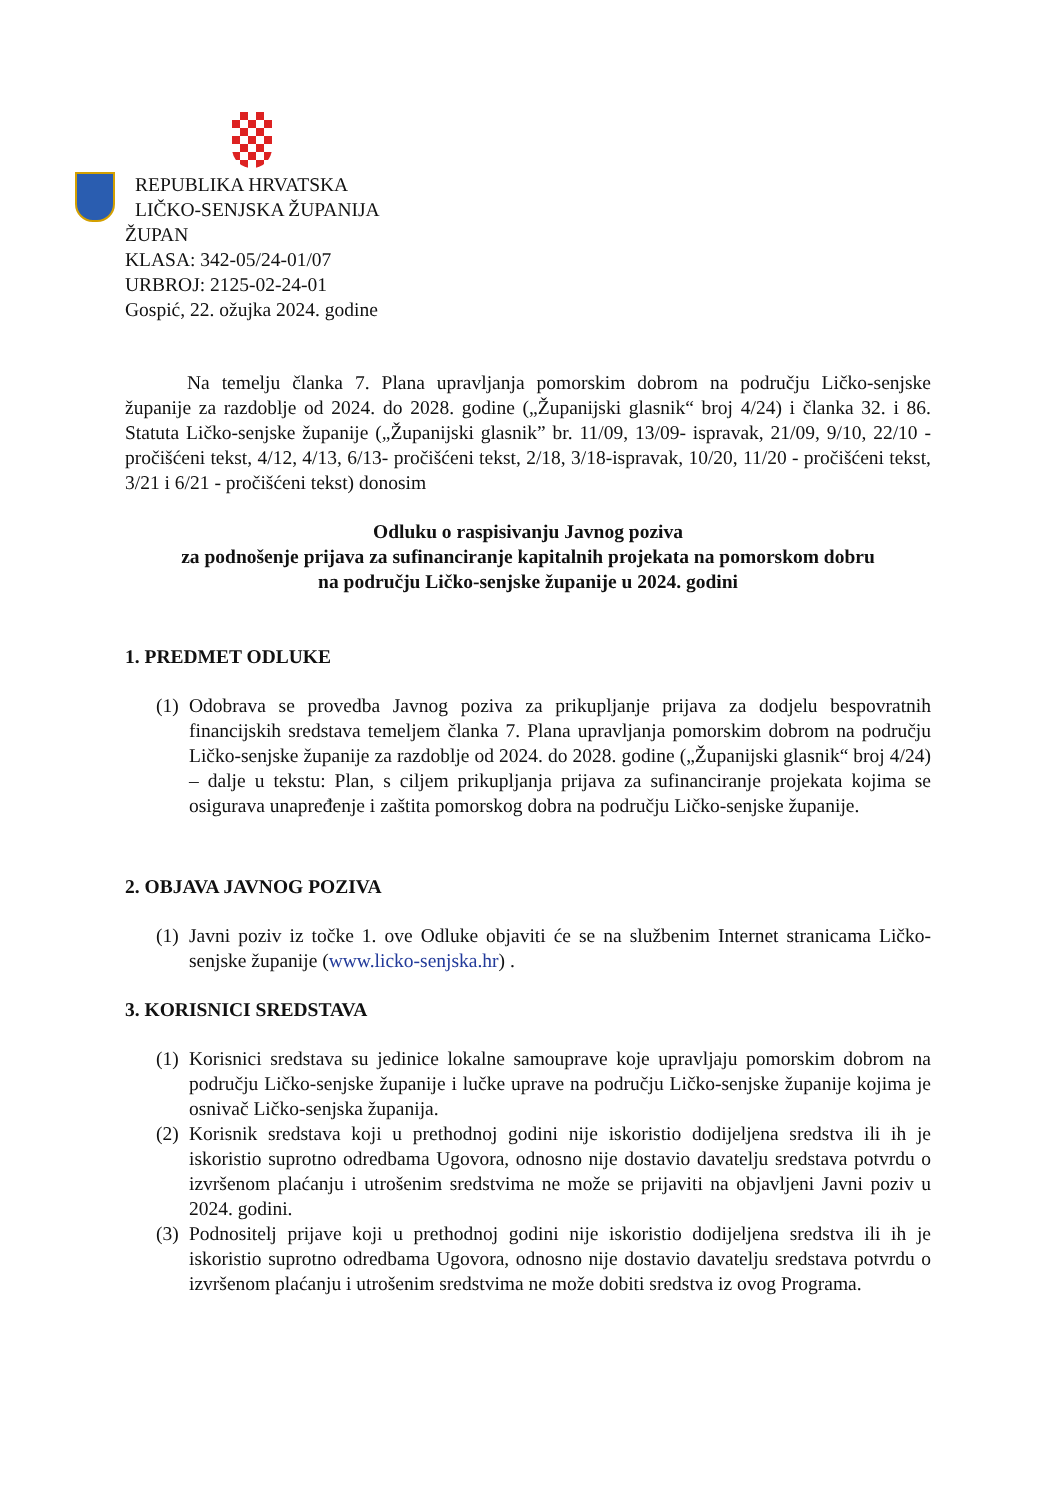REPUBLIKA HRVATSKA
LIČKO-SENJSKA ŽUPANIJA
ŽUPAN
KLASA: 342-05/24-01/07
URBROJ: 2125-02-24-01
Gospić, 22. ožujka 2024. godine
Na temelju članka 7. Plana upravljanja pomorskim dobrom na području Ličko-senjske županije za razdoblje od 2024. do 2028. godine („Županijski glasnik“ broj 4/24) i članka 32. i 86. Statuta Ličko-senjske županije („Županijski glasnik” br. 11/09, 13/09- ispravak, 21/09, 9/10, 22/10 - pročišćeni tekst, 4/12, 4/13, 6/13- pročišćeni tekst, 2/18, 3/18-ispravak, 10/20, 11/20 - pročišćeni tekst, 3/21 i 6/21 - pročišćeni tekst) donosim
Odluku o raspisivanju Javnog poziva
za podnošenje prijava za sufinanciranje kapitalnih projekata na pomorskom dobru
na području Ličko-senjske županije u 2024. godini
1. PREDMET ODLUKE
(1)
Odobrava se provedba Javnog poziva za prikupljanje prijava za dodjelu bespovratnih financijskih sredstava temeljem članka 7. Plana upravljanja pomorskim dobrom na području Ličko-senjske županije za razdoblje od 2024. do 2028. godine („Županijski glasnik“ broj 4/24) – dalje u tekstu: Plan, s ciljem prikupljanja prijava za sufinanciranje projekata kojima se osigurava unapređenje i zaštita pomorskog dobra na području Ličko-senjske županije.
2. OBJAVA JAVNOG POZIVA
(1)
Javni poziv iz točke 1. ove Odluke objaviti će se na službenim Internet stranicama Ličko-senjske županije (www.licko-senjska.hr) .
3. KORISNICI SREDSTAVA
(1)
Korisnici sredstava su jedinice lokalne samouprave koje upravljaju pomorskim dobrom na području Ličko-senjske županije i lučke uprave na području Ličko-senjske županije kojima je osnivač Ličko-senjska županija.
(2)
Korisnik sredstava koji u prethodnoj godini nije iskoristio dodijeljena sredstva ili ih je iskoristio suprotno odredbama Ugovora, odnosno nije dostavio davatelju sredstava potvrdu o izvršenom plaćanju i utrošenim sredstvima ne može se prijaviti na objavljeni Javni poziv u 2024. godini.
(3)
Podnositelj prijave koji u prethodnoj godini nije iskoristio dodijeljena sredstva ili ih je iskoristio suprotno odredbama Ugovora, odnosno nije dostavio davatelju sredstava potvrdu o izvršenom plaćanju i utrošenim sredstvima ne može dobiti sredstva iz ovog Programa.